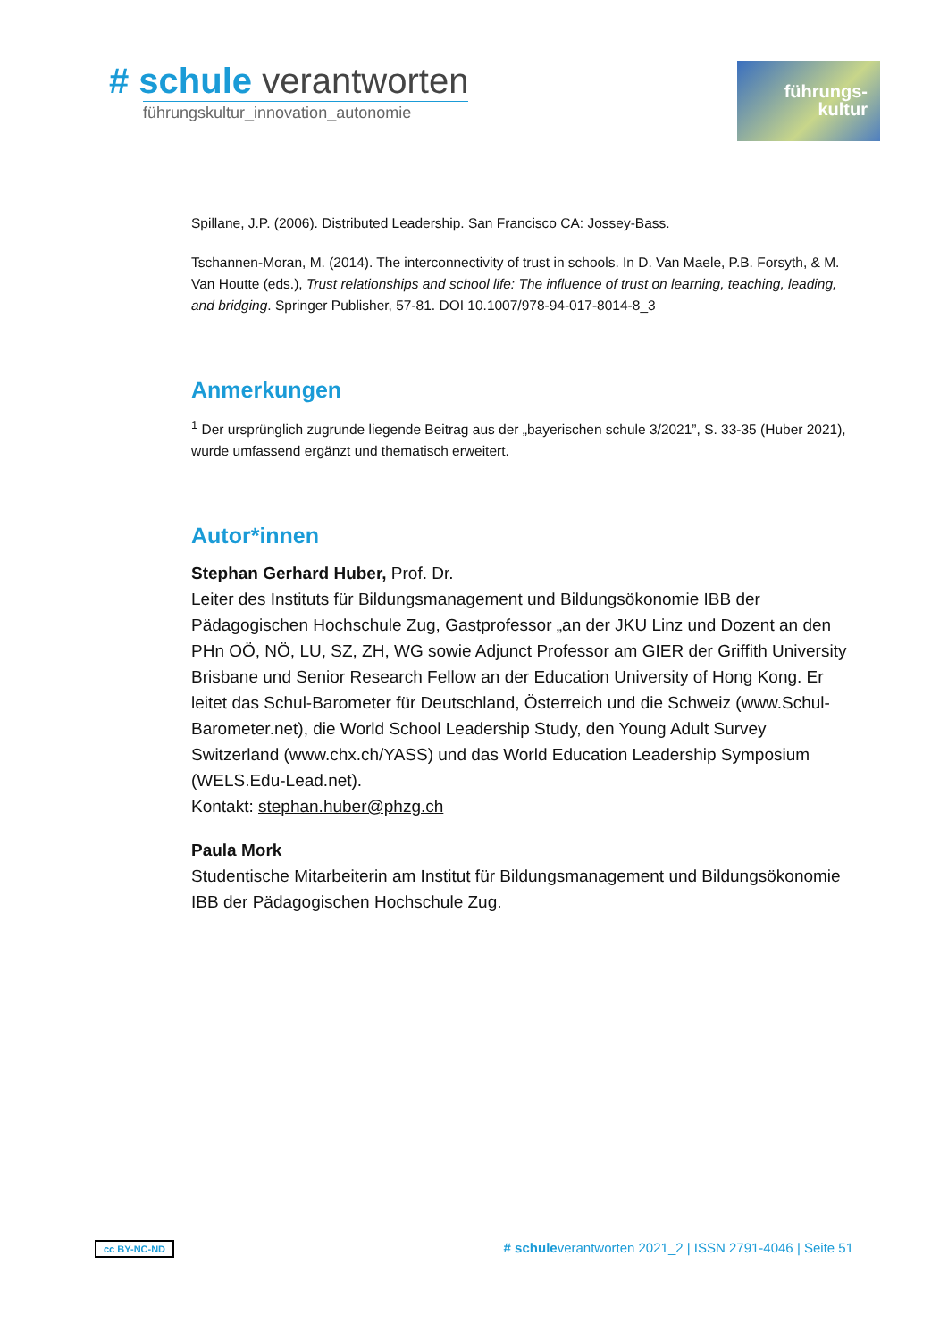# schule verantworten
führungskultur_innovation_autonomie
führungs-
kultur
Spillane, J.P. (2006). Distributed Leadership. San Francisco CA: Jossey-Bass.
Tschannen-Moran, M. (2014). The interconnectivity of trust in schools. In D. Van Maele, P.B. Forsyth, & M. Van Houtte (eds.), Trust relationships and school life: The influence of trust on learning, teaching, leading, and bridging. Springer Publisher, 57-81. DOI 10.1007/978-94-017-8014-8_3
Anmerkungen
<sup>1</sup> Der ursprünglich zugrunde liegende Beitrag aus der „bayerischen schule 3/2021”, S. 33-35 (Huber 2021), wurde umfassend ergänzt und thematisch erweitert.
Autor*innen
Stephan Gerhard Huber, Prof. Dr.
Leiter des Instituts für Bildungsmanagement und Bildungsökonomie IBB der Pädagogischen Hochschule Zug, Gastprofessor „an der JKU Linz und Dozent an den PHn OÖ, NÖ, LU, SZ, ZH, WG sowie Adjunct Professor am GIER der Griffith University Brisbane und Senior Research Fellow an der Education University of Hong Kong. Er leitet das Schul-Barometer für Deutschland, Österreich und die Schweiz (www.Schul-Barometer.net), die World School Leadership Study, den Young Adult Survey Switzerland (www.chx.ch/YASS) und das World Education Leadership Symposium (WELS.Edu-Lead.net).
Kontakt: stephan.huber@phzg.ch
Paula Mork
Studentische Mitarbeiterin am Institut für Bildungsmanagement und Bildungsökonomie IBB der Pädagogischen Hochschule Zug.
cc BY-NC-ND # schuleverantworten 2021_2 | ISSN 2791-4046 | Seite 51